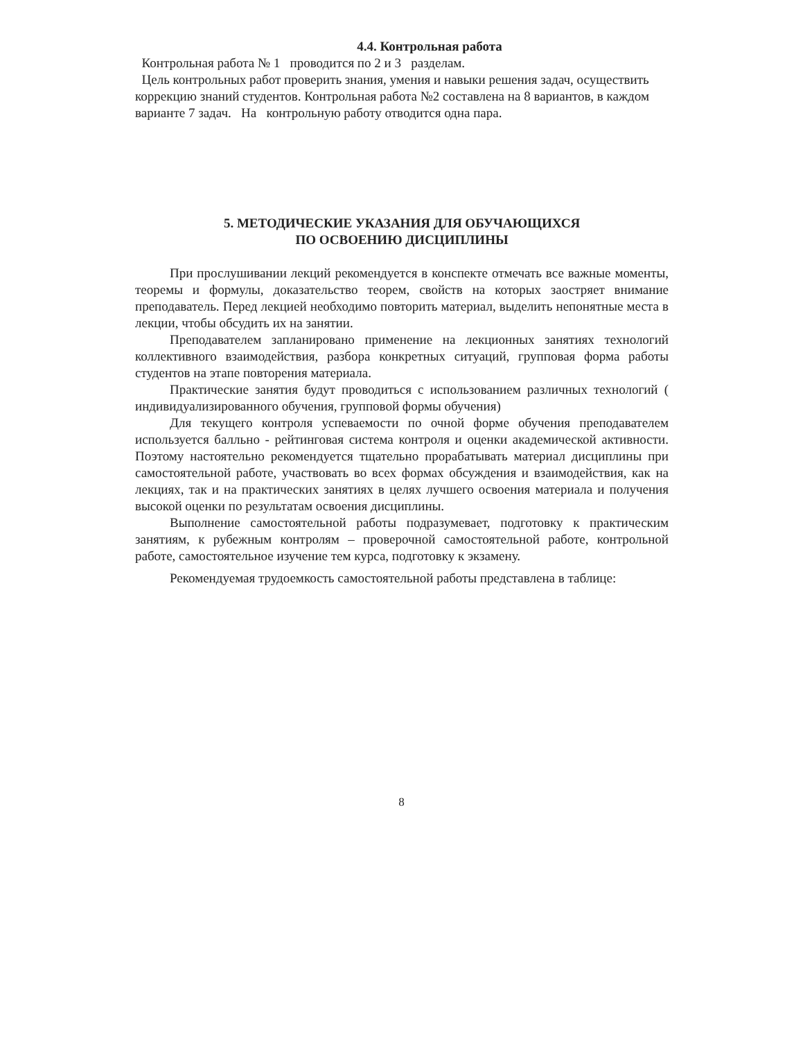4.4. Контрольная работа
Контрольная работа № 1 проводится по 2 и 3 разделам.
Цель контрольных работ проверить знания, умения и навыки решения задач, осуществить коррекцию знаний студентов. Контрольная работа №2 составлена на 8 вариантов, в каждом варианте 7 задач. На контрольную работу отводится одна пара.
5. МЕТОДИЧЕСКИЕ УКАЗАНИЯ ДЛЯ ОБУЧАЮЩИХСЯ
ПО ОСВОЕНИЮ ДИСЦИПЛИНЫ
При прослушивании лекций рекомендуется в конспекте отмечать все важные моменты, теоремы и формулы, доказательство теорем, свойств на которых заостряет внимание преподаватель. Перед лекцией необходимо повторить материал, выделить непонятные места в лекции, чтобы обсудить их на занятии.
Преподавателем запланировано применение на лекционных занятиях технологий коллективного взаимодействия, разбора конкретных ситуаций, групповая форма работы студентов на этапе повторения материала.
Практические занятия будут проводиться с использованием различных технологий ( индивидуализированного обучения, групповой формы обучения)
Для текущего контроля успеваемости по очной форме обучения преподавателем используется балльно - рейтинговая система контроля и оценки академической активности. Поэтому настоятельно рекомендуется тщательно прорабатывать материал дисциплины при самостоятельной работе, участвовать во всех формах обсуждения и взаимодействия, как на лекциях, так и на практических занятиях в целях лучшего освоения материала и получения высокой оценки по результатам освоения дисциплины.
Выполнение самостоятельной работы подразумевает, подготовку к практическим занятиям, к рубежным контролям – проверочной самостоятельной работе, контрольной работе, самостоятельное изучение тем курса, подготовку к экзамену.
Рекомендуемая трудоемкость самостоятельной работы представлена в таблице:
8